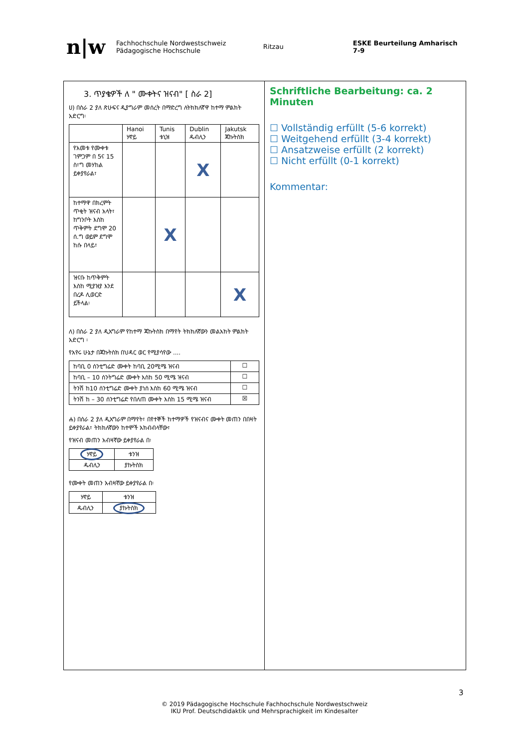n|w Fachhochschule Nordwestschweiz
Pädagogische Hochschule Ritzau ESKE Beurteilung Amharisch 7-9
3. ጥያቄዎች ለ " ሙቀትና ዝናብ" [ ስራ 2]
ሀ) በስራ 2 ያለ ጽሁፍና ዲያግራም መሰረት በማድረግ ለትክክለኛዋ ከተማ ምልክት አድርግ፡
| | Hanoi ሃኖይ | Tunis ቱኒዝ | Dublin ዱብሊን | Jakutsk ጃኩትስክ |
| የአመቱ የሙቀቱ ገምጋም በ 5ና 15 ስ፣ግ መሃከል ይቀያየራል፣ | | | X | |
| ከተማዋ በክረምት ጥቂት ዝናብ አላት፣ ከግንቦት እስከ ጥቅምት ደግሞ 20 ሰ.ግ ወይም ደግሞ ከሱ በላይ፣ | | X | | |
| ዝናቡ ከጥቅምት እስከ ሚያዝያ እንደ በረዶ ሊወርድ ይችላል፡ | | | | X |
ለ) በስራ 2 ያለ ዲአግራም የከተማ ጃኩትስክ በማየት ትክክለኛውን መልአክት ምልክት አድርግ ፡
የአየሩ ሁኔታ በጃኩትስክ በህዳር ወር የሚያሳየው ....
| ከባቢ 0 ሰንቲግሬድ ሙቀት ከባቢ 20ሚሜ ዝናብ | ☐ |
| ከባቢ – 10 ሰንትግሬድ ሙቀት እስከ 50 ሚሜ ዝናብ | ☐ |
| ትንሽ ከ10 ሰንቲግሬድ ሙቀት ያነሰ እስከ 60 ሚሜ ዝናብ | ☐ |
| ትንሽ ከ – 30 ሰንቲግሬድ የበለጠ ሙቀት እስከ 15 ሚሜ ዝናብ | ☒ |
ሐ) በሰራ 2 ያለ ዲአግራም በማየት፣ በየተኞች ከተማዎች የዝናብና ሙቀት መጠን በበዛት ይቀያየራል፣ ትክክለኛውን ከተሞች አክብብላቸው፣
የዝናብ መጠን አብዛኛው ይቀያየራል በ፡
| ሃኖይ | ቱንዝ |
| ዱብሊን | ያኩትስክ |
የሙቀት መጠን አብዛኛው ይቀያየራል በ፡
| ሃኖይ | ቱንዝ |
| ዱብሊን | ያኩትስክ |
Schriftliche Bearbeitung: ca. 2 Minuten
☐ Vollständig erfüllt (5-6 korrekt)
☐ Weitgehend erfüllt (3-4 korrekt)
☐ Ansatzweise erfüllt (2 korrekt)
☐ Nicht erfüllt (0-1 korrekt)
Kommentar:
3
© 2019 Pädagogische Hochschule Fachhochschule Nordwestschweiz
IKU Prof. Deutschdidaktik und Mehrsprachigkeit im Kindesalter